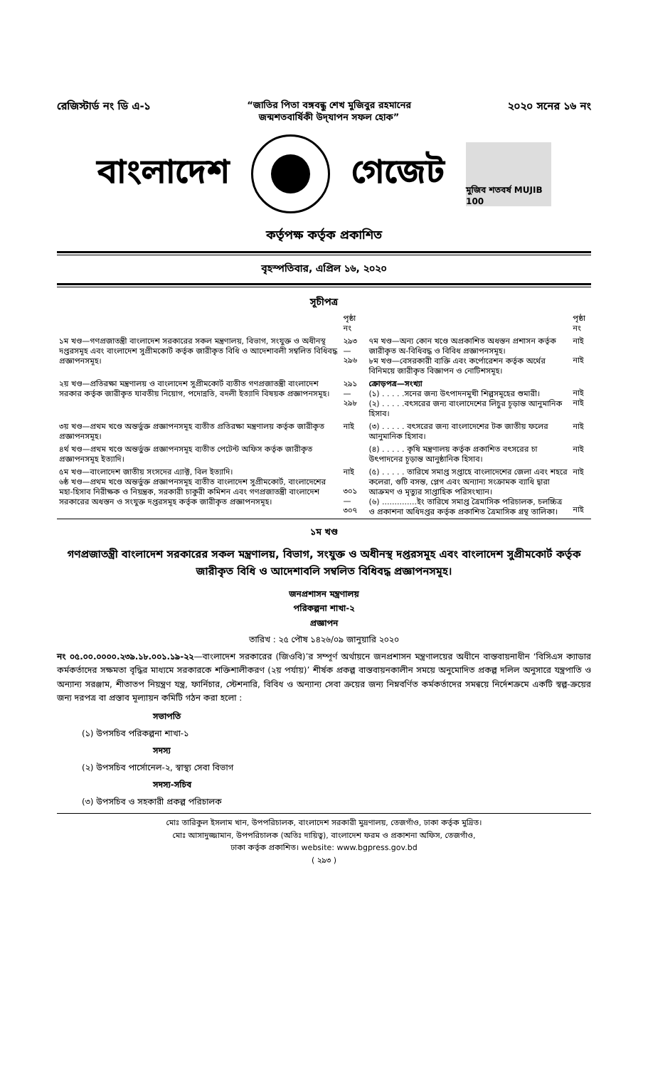রেজিস্টার্ড নং ডি এ-১
“জাতির পিতা বঙ্গবন্ধু শেখ মুজিবুর রহমানের
জন্মশতবার্ষিকী উদ্‌যাপন সফল হোক”
২০২০ সনের ১৬ নং
বাংলাদেশ গেজেট
মুজিব শতবর্ষ MUJIB 100
কর্তৃপক্ষ কর্তৃক প্রকাশিত
বৃহস্পতিবার, এপ্রিল ১৬, ২০২০
সূচীপত্র
| | পৃষ্ঠা নং | | পৃষ্ঠা নং |
| --- | --- | --- | --- |
| ১ম খণ্ড—গণপ্রজাতন্ত্রী বাংলাদেশ সরকারের সকল মন্ত্রণালয়, বিভাগ, সংযুক্ত ও অধীনস্থ দপ্তরসমূহ এবং বাংলাদেশ সুপ্রীমকোর্ট কর্তৃক জারীকৃত বিধি ও আদেশাবলী সম্বলিত বিধিবদ্ধ প্রজ্ঞাপনসমূহ। | ২৯৩—২৯৬ | ৭ম খণ্ড—অন্য কোন খণ্ডে অপ্রকাশিত অধস্তন প্রশাসন কর্তৃক জারীকৃত অ-বিধিবদ্ধ ও বিবিধ প্রজ্ঞাপনসমূহ। ৮ম খণ্ড—বেসরকারী ব্যক্তি এবং কর্পোরেশন কর্তৃক অর্থের বিনিময়ে জারীকৃত বিজ্ঞাপন ও নোটিশসমূহ। | নাই নাই |
| ২য় খণ্ড—প্রতিরক্ষা মন্ত্রণালয় ও বাংলাদেশ সুপ্রীমকোর্ট ব্যতীত গণপ্রজাতন্ত্রী বাংলাদেশ সরকার কর্তৃক জারীকৃত যাবতীয় নিয়োগ, পদোন্নতি, বদলী ইত্যাদি বিষয়ক প্রজ্ঞাপনসমূহ। | ২৯১—২৯৮ | ক্রোড়পত্র—সংখ্যা (১) . . . . .সনের জন্য উৎপাদনমুখী শিল্পসমূহের শুমারী। (২) . . . . .বৎসরের জন্য বাংলাদেশের লিচুর চূড়ান্ত আনুমানিক হিসাব। | নাই নাই |
| ৩য় খণ্ড—প্রথম খণ্ডে অন্তর্ভুক্ত প্রজ্ঞাপনসমূহ ব্যতীত প্রতিরক্ষা মন্ত্রণালয় কর্তৃক জারীকৃত প্রজ্ঞাপনসমূহ। | নাই | (৩) . . . . . বৎসরের জন্য বাংলাদেশের টক জাতীয় ফলের আনুমানিক হিসাব। | নাই |
| ৪র্থ খণ্ড—প্রথম খণ্ডে অন্তর্ভুক্ত প্রজ্ঞাপনসমূহ ব্যতীত পেটেন্ট অফিস কর্তৃক জারীকৃত প্রজ্ঞাপনসমূহ ইত্যাদি। | | (৪) . . . . . কৃষি মন্ত্রণালয় কর্তৃক প্রকাশিত বৎসরের চা উৎপাদনের চূড়ান্ত আনুষ্ঠানিক হিসাব। | নাই |
| ৫ম খণ্ড—বাংলাদেশ জাতীয় সংসদের এ্যাক্ট, বিল ইত্যাদি। ৬ষ্ঠ খণ্ড—প্রথম খণ্ডে অন্তর্ভুক্ত প্রজ্ঞাপনসমূহ ব্যতীত বাংলাদেশ সুপ্রীমকোর্ট, বাংলাদেশের মহা-হিসাব নিরীক্ষক ও নিয়ন্ত্রক, সরকারী চাকুরী কমিশন এবং গণপ্রজাতন্ত্রী বাংলাদেশ সরকারের অধস্তন ও সংযুক্ত দপ্তরসমূহ কর্তৃক জারীকৃত প্রজ্ঞাপনসমূহ। | নাই ৩০১—৩০৭ | (৫) . . . . . তারিখে সমাপ্ত সপ্তাহে বাংলাদেশের জেলা এবং শহরে কলেরা, গুটি বসন্ত, প্লেগ এবং অন্যান্য সংক্রামক ব্যাধি দ্বারা আক্রমণ ও মৃত্যুর সাপ্তাহিক পরিসংখ্যান। (৬) ..............ইং তারিখে সমাপ্ত ত্রৈমাসিক পরিচালক, চলচ্চিত্র ও প্রকাশনা অধিদপ্তর কর্তৃক প্রকাশিত ত্রৈমাসিক গ্রন্থ তালিকা। | নাই নাই |
১ম খণ্ড
গণপ্রজাতন্ত্রী বাংলাদেশ সরকারের সকল মন্ত্রণালয়, বিভাগ, সংযুক্ত ও অধীনস্থ দপ্তরসমূহ এবং বাংলাদেশ সুপ্রীমকোর্ট কর্তৃক জারীকৃত বিধি ও আদেশাবলি সম্বলিত বিধিবদ্ধ প্রজ্ঞাপনসমূহ।
জনপ্রশাসন মন্ত্রণালয়
পরিকল্পনা শাখা-২
প্রজ্ঞাপন
তারিখ : ২৫ পৌষ ১৪২৬/০৯ জানুয়ারি ২০২০
নং ০৫.০০.০০০০.২৩৯.১৮.০০১.১৯-২২—বাংলাদেশ সরকারের (জিওবি)’র সম্পূর্ণ অর্থায়নে জনপ্রশাসন মন্ত্রণালয়ের অধীনে বাস্তবায়নাধীন ‘বিসিএস ক্যাডার কর্মকর্তাদের সক্ষমতা বৃদ্ধির মাধ্যমে সরকারকে শক্তিশালীকরণ (২য় পর্যায়)’ শীর্ষক প্রকল্প বাস্তবায়নকালীন সময়ে অনুমোদিত প্রকল্প দলিল অনুসারে যন্ত্রপাতি ও অন্যান্য সরঞ্জাম, শীতাতপ নিয়ন্ত্রণ যন্ত্র, ফার্নিচার, স্টেশনারি, বিবিধ ও অন্যান্য সেবা ক্রয়ের জন্য নিম্নবর্ণিত কর্মকর্তাদের সমন্বয়ে নির্দেশক্রমে একটি স্বল্প-ক্রয়ের জন্য দরপত্র বা প্রস্তাব মূল্যায়ন কমিটি গঠন করা হলো :
সভাপতি
(১) উপসচিব পরিকল্পনা শাখা-১
সদস্য
(২) উপসচিব পার্সোনেল-২, স্বাস্থ্য সেবা বিভাগ
সদস্য-সচিব
(৩) উপসচিব ও সহকারী প্রকল্প পরিচালক
মোঃ তারিকুল ইসলাম খান, উপপরিচালক, বাংলাদেশ সরকারী মুদ্রণালয়, তেজগাঁও, ঢাকা কর্তৃক মুদ্রিত।
মোঃ আসাদুজ্জামান, উপপরিচালক (অতিঃ দায়িত্ব), বাংলাদেশ ফরম ও প্রকাশনা অফিস, তেজগাঁও,
ঢাকা কর্তৃক প্রকাশিত। website: www.bgpress.gov.bd
( ২৯৩ )